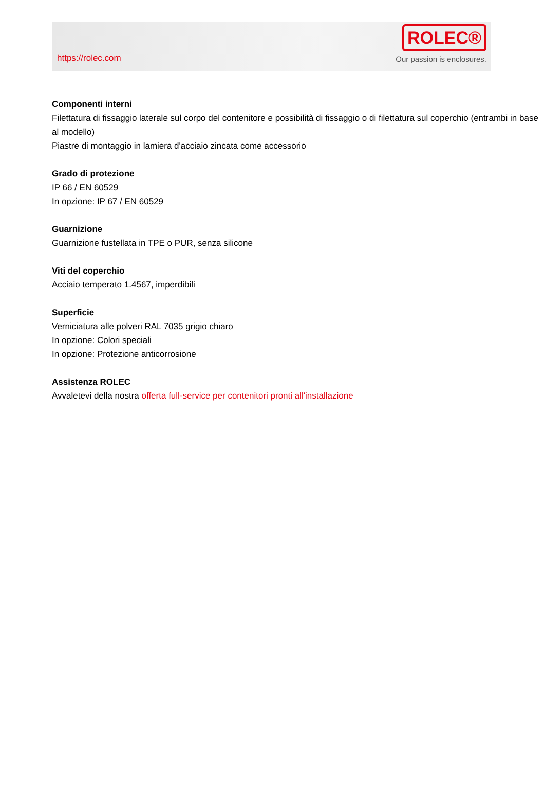https://rolec.com
ROLEC®
Our passion is enclosures.
Componenti interni
Filettatura di fissaggio laterale sul corpo del contenitore e possibilità di fissaggio o di filettatura sul coperchio (entrambi in base al modello)
Piastre di montaggio in lamiera d'acciaio zincata come accessorio
Grado di protezione
IP 66 / EN 60529
In opzione: IP 67 / EN 60529
Guarnizione
Guarnizione fustellata in TPE o PUR, senza silicone
Viti del coperchio
Acciaio temperato 1.4567, imperdibili
Superficie
Verniciatura alle polveri RAL 7035 grigio chiaro
In opzione: Colori speciali
In opzione: Protezione anticorrosione
Assistenza ROLEC
Avvaletevi della nostra offerta full-service per contenitori pronti all'installazione